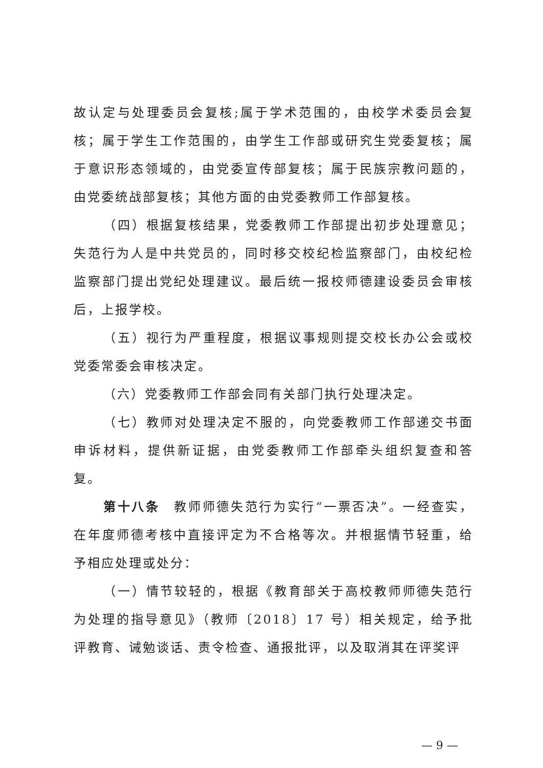故认定与处理委员会复核;属于学术范围的，由校学术委员会复核；属于学生工作范围的，由学生工作部或研究生党委复核；属于意识形态领域的，由党委宣传部复核；属于民族宗教问题的，由党委统战部复核；其他方面的由党委教师工作部复核。
（四）根据复核结果，党委教师工作部提出初步处理意见；失范行为人是中共党员的，同时移交校纪检监察部门，由校纪检监察部门提出党纪处理建议。最后统一报校师德建设委员会审核后，上报学校。
（五）视行为严重程度，根据议事规则提交校长办公会或校党委常委会审核决定。
（六）党委教师工作部会同有关部门执行处理决定。
（七）教师对处理决定不服的，向党委教师工作部递交书面申诉材料，提供新证据，由党委教师工作部牵头组织复查和答复。
第十八条　教师师德失范行为实行“一票否决”。一经查实，在年度师德考核中直接评定为不合格等次。并根据情节轻重，给予相应处理或处分：
（一）情节较轻的，根据《教育部关于高校教师师德失范行为处理的指导意见》（教师〔2018〕17 号）相关规定，给予批评教育、诫勉谈话、责令检查、通报批评，以及取消其在评奖评
— 9 —